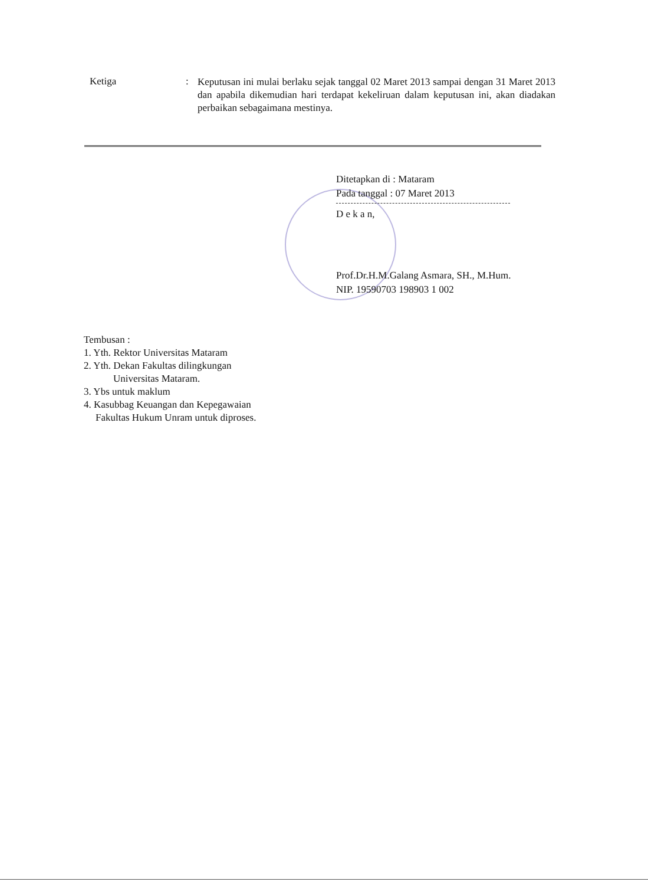Ketiga :
Keputusan ini mulai berlaku sejak tanggal 02 Maret 2013 sampai dengan 31 Maret 2013 dan apabila dikemudian hari terdapat kekeliruan dalam keputusan ini, akan diadakan perbaikan sebagaimana mestinya.
Ditetapkan di : Mataram
Pada tanggal : 07 Maret 2013
D e k a n,
Prof.Dr.H.M.Galang Asmara, SH., M.Hum.
NIP. 19590703 198903 1 002
Tembusan :
1. Yth. Rektor Universitas Mataram
2. Yth. Dekan Fakultas dilingkungan
Universitas Mataram.
3. Ybs untuk maklum
4. Kasubbag Keuangan dan Kepegawaian
Fakultas Hukum Unram untuk diproses.